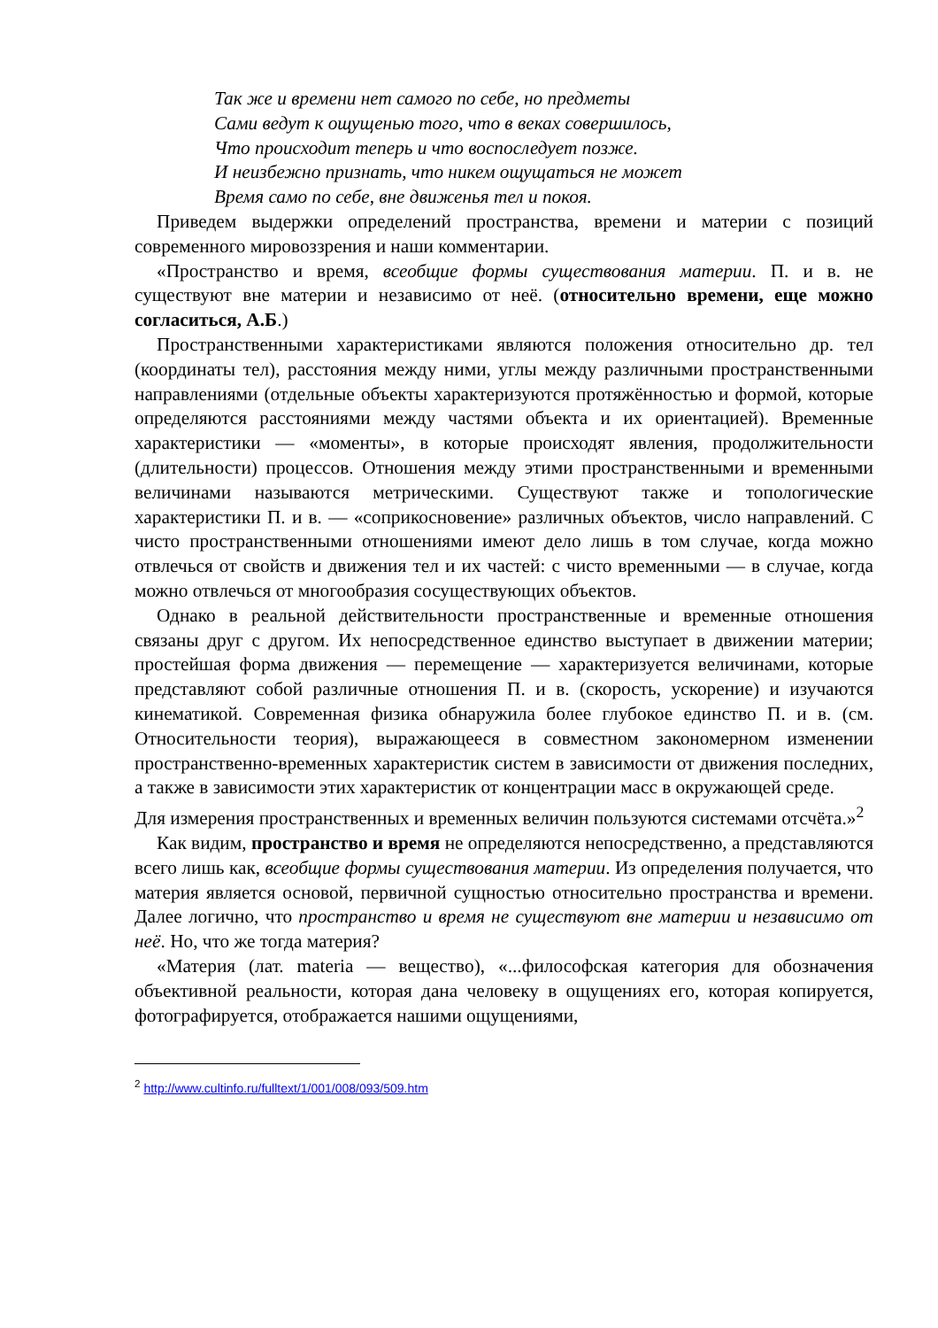Так же и времени нет самого по себе, но предметы
Сами ведут к ощущенью того, что в веках совершилось,
Что происходит теперь и что воспоследует позже.
И неизбежно признать, что никем ощущаться не может
Время само по себе, вне движенья тел и покоя.
Приведем выдержки определений пространства, времени и материи с позиций современного мировоззрения и наши комментарии.
«Пространство и время, всеобщие формы существования материи. П. и в. не существуют вне материи и независимо от неё. (относительно времени, еще можно согласиться, А.Б.)
Пространственными характеристиками являются положения относительно др. тел (координаты тел), расстояния между ними, углы между различными пространственными направлениями (отдельные объекты характеризуются протяжённостью и формой, которые определяются расстояниями между частями объекта и их ориентацией). Временные характеристики — «моменты», в которые происходят явления, продолжительности (длительности) процессов. Отношения между этими пространственными и временными величинами называются метрическими. Существуют также и топологические характеристики П. и в. — «соприкосновение» различных объектов, число направлений. С чисто пространственными отношениями имеют дело лишь в том случае, когда можно отвлечься от свойств и движения тел и их частей: с чисто временными — в случае, когда можно отвлечься от многообразия сосуществующих объектов.
Однако в реальной действительности пространственные и временные отношения связаны друг с другом. Их непосредственное единство выступает в движении материи; простейшая форма движения — перемещение — характеризуется величинами, которые представляют собой различные отношения П. и в. (скорость, ускорение) и изучаются кинематикой. Современная физика обнаружила более глубокое единство П. и в. (см. Относительности теория), выражающееся в совместном закономерном изменении пространственно-временных характеристик систем в зависимости от движения последних, а также в зависимости этих характеристик от концентрации масс в окружающей среде.
Для измерения пространственных и временных величин пользуются системами отсчёта.»<sup>2</sup>
Как видим, пространство и время не определяются непосредственно, а представляются всего лишь как, всеобщие формы существования материи. Из определения получается, что материя является основой, первичной сущностью относительно пространства и времени. Далее логично, что пространство и время не существуют вне материи и независимо от неё. Но, что же тогда материя?
«Материя (лат. materia — вещество), «...философская категория для обозначения объективной реальности, которая дана человеку в ощущениях его, которая копируется, фотографируется, отображается нашими ощущениями,
<sup>2</sup> http://www.cultinfo.ru/fulltext/1/001/008/093/509.htm